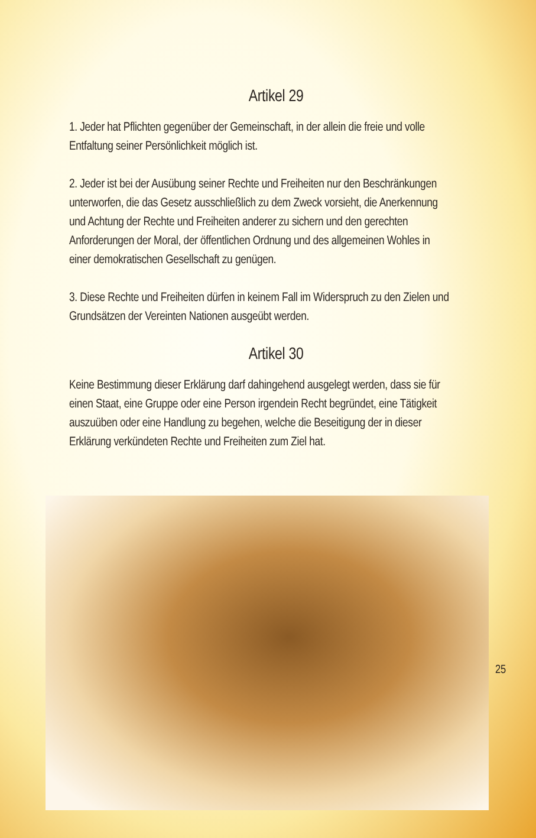Artikel 29
1. Jeder hat Pflichten gegenüber der Gemeinschaft, in der allein die freie und volle Entfaltung seiner Persönlichkeit möglich ist.
2. Jeder ist bei der Ausübung seiner Rechte und Freiheiten nur den Beschränkungen unterworfen, die das Gesetz ausschließlich zu dem Zweck vorsieht, die Anerkennung und Achtung der Rechte und Freiheiten anderer zu sichern und den gerechten Anforderungen der Moral, der öffentlichen Ordnung und des allgemeinen Wohles in einer demokratischen Gesellschaft zu genügen.
3. Diese Rechte und Freiheiten dürfen in keinem Fall im Widerspruch zu den Zielen und Grundsätzen der Vereinten Nationen ausgeübt werden.
Artikel 30
Keine Bestimmung dieser Erklärung darf dahingehend ausgelegt werden, dass sie für einen Staat, eine Gruppe oder eine Person irgendein Recht begründet, eine Tätigkeit auszuüben oder eine Handlung zu begehen, welche die Beseitigung der in dieser Erklärung verkündeten Rechte und Freiheiten zum Ziel hat.
25